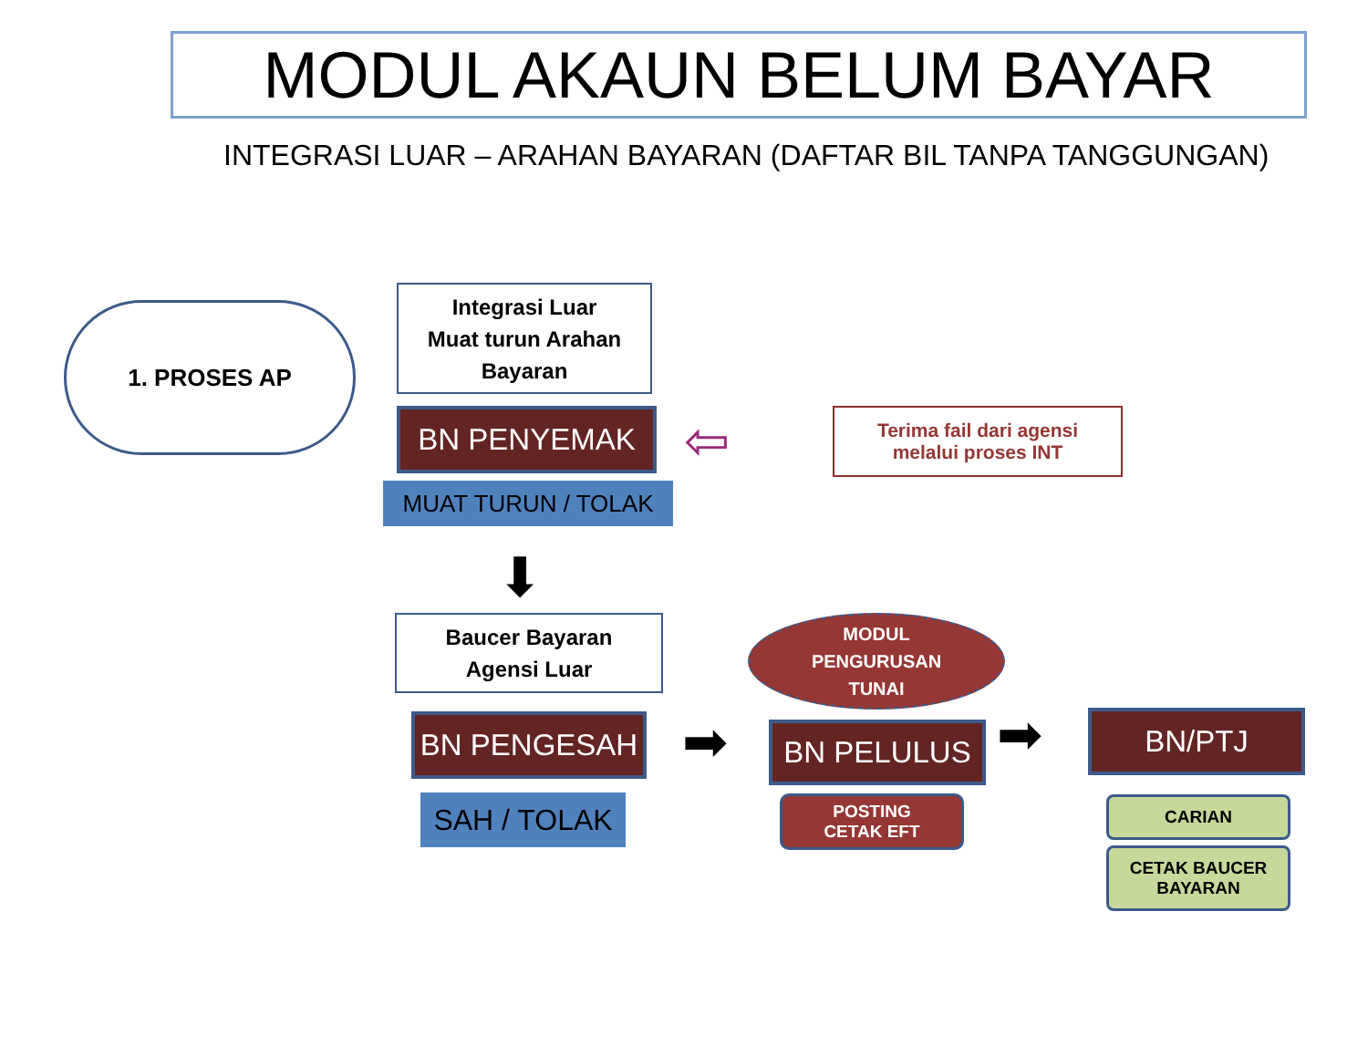MODUL AKAUN BELUM BAYAR
INTEGRASI LUAR – ARAHAN BAYARAN (DAFTAR BIL TANPA TANGGUNGAN)
1. PROSES AP
Integrasi Luar
Muat turun Arahan Bayaran
BN PENYEMAK
MUAT TURUN / TOLAK
⇦
Terima fail dari agensi
melalui proses INT
⬇
Baucer Bayaran
Agensi Luar
BN PENGESAH
SAH / TOLAK
➡
MODUL
PENGURUSAN
TUNAI
BN PELULUS
POSTING
CETAK EFT
➡ BN/PTJ
CARIAN
CETAK BAUCER
BAYARAN